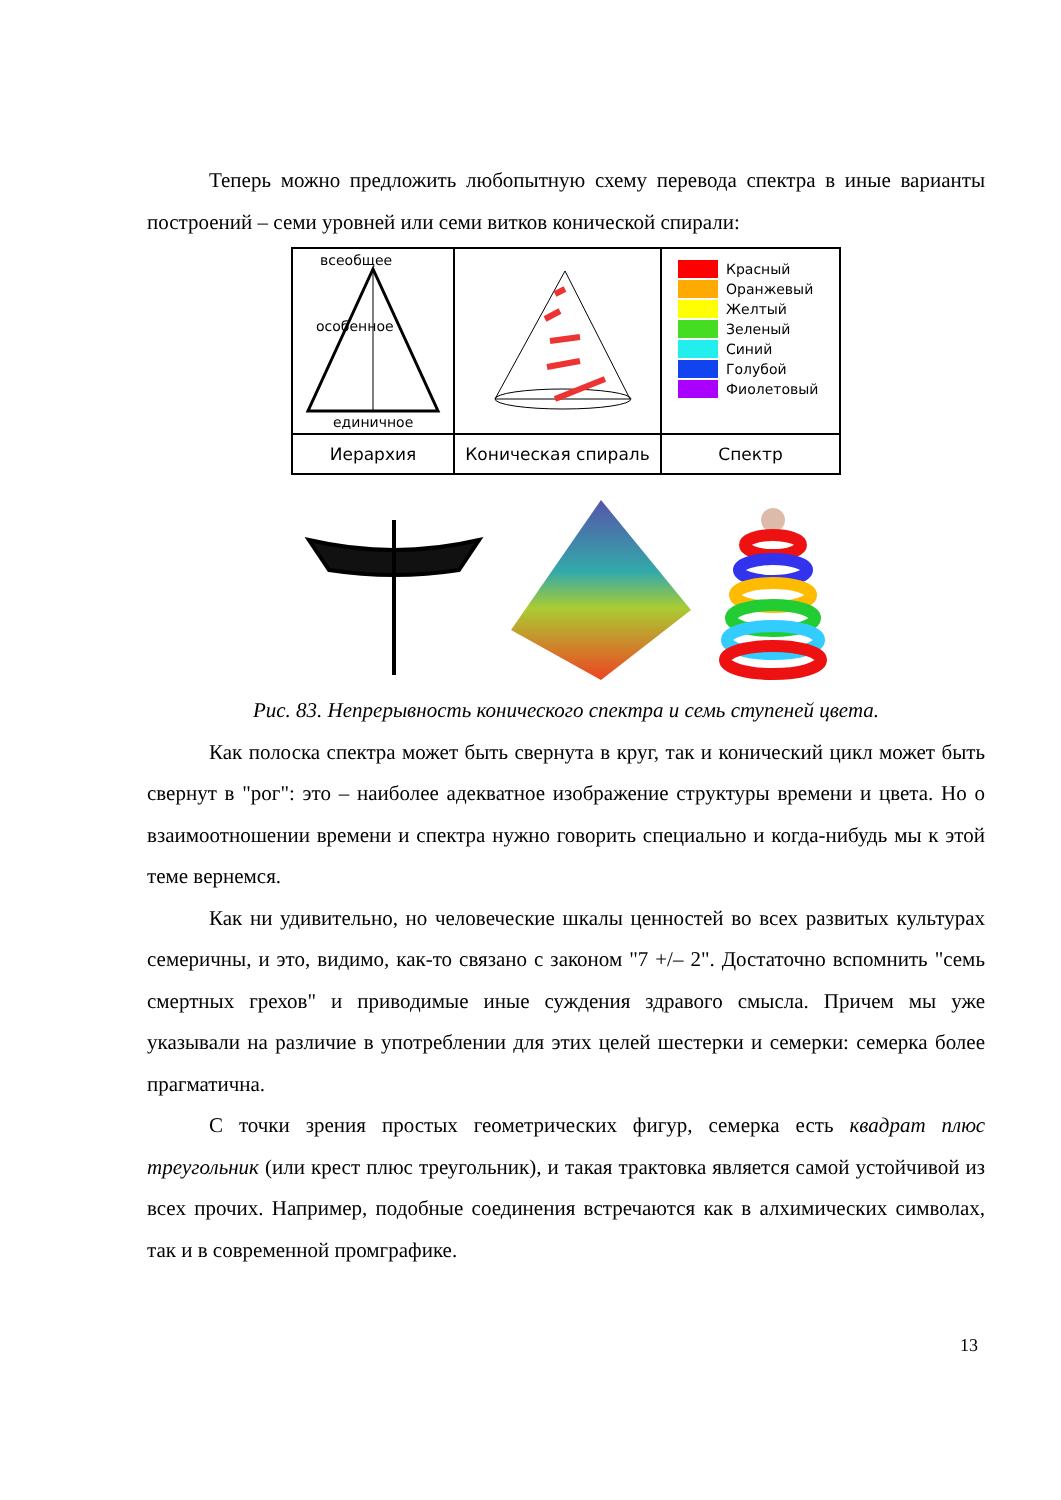Теперь можно предложить любопытную схему перевода спектра в иные варианты построений – семи уровней или семи витков конической спирали:
| всеобщее особенное единичное | | Красный Оранжевый Желтый Зеленый Синий Голубой Фиолетовый |
| Иерархия | Коническая спираль | Спектр |
Рис. 83. Непрерывность конического спектра и семь ступеней цвета.
Как полоска спектра может быть свернута в круг, так и конический цикл может быть свернут в "рог": это – наиболее адекватное изображение структуры времени и цвета. Но о взаимоотношении времени и спектра нужно говорить специально и когда-нибудь мы к этой теме вернемся.
Как ни удивительно, но человеческие шкалы ценностей во всех развитых культурах семеричны, и это, видимо, как-то связано с законом "7 +/– 2". Достаточно вспомнить "семь смертных грехов" и приводимые иные суждения здравого смысла. Причем мы уже указывали на различие в употреблении для этих целей шестерки и семерки: семерка более прагматична.
С точки зрения простых геометрических фигур, семерка есть квадрат плюс треугольник (или крест плюс треугольник), и такая трактовка является самой устойчивой из всех прочих. Например, подобные соединения встречаются как в алхимических символах, так и в современной промграфике.
13